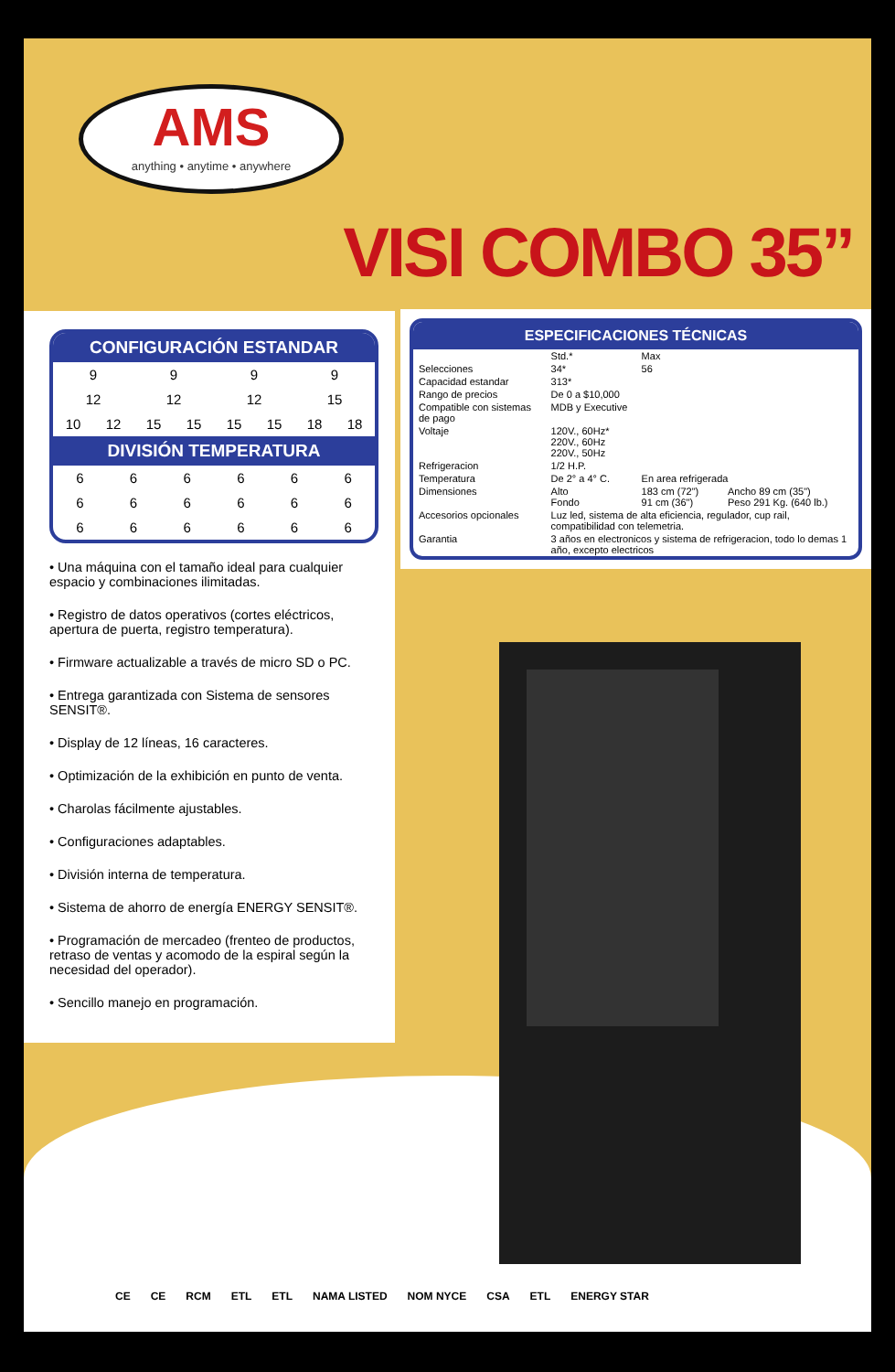AMS
anything • anytime • anywhere
VISI COMBO 35”
CONFIGURACIÓN ESTANDAR
| 9 | | 9 | | 9 | | 9 | |
| 12 | | 12 | | 12 | | 15 | |
| 10 | 12 | 15 | 15 | 15 | 15 | 18 | 18 |
DIVISIÓN TEMPERATURA
| 6 | 6 | 6 | 6 | 6 | 6 |
| 6 | 6 | 6 | 6 | 6 | 6 |
| 6 | 6 | 6 | 6 | 6 | 6 |
• Una máquina con el tamaño ideal para cualquier espacio y combinaciones ilimitadas.
• Registro de datos operativos (cortes eléctricos, apertura de puerta, registro temperatura).
• Firmware actualizable a través de micro SD o PC.
• Entrega garantizada con Sistema de sensores SENSIT®.
• Display de 12 líneas, 16 caracteres.
• Optimización de la exhibición en punto de venta.
• Charolas fácilmente ajustables.
• Configuraciones adaptables.
• División interna de temperatura.
• Sistema de ahorro de energía ENERGY SENSIT®.
• Programación de mercadeo (frenteo de productos, retraso de ventas y acomodo de la espiral según la necesidad del operador).
• Sencillo manejo en programación.
ESPECIFICACIONES TÉCNICAS
| | Std.* | Max | |
| Selecciones | 34* | 56 | |
| Capacidad estandar | 313* | | |
| Rango de precios | De 0 a $10,000 | | |
| Compatible con sistemas de pago | MDB y Executive | | |
| Voltaje | 120V., 60Hz* 220V., 60Hz 220V., 50Hz | | |
| Refrigeracion | 1/2 H.P. | | |
| Temperatura | De 2° a 4° C. | En area refrigerada | |
| Dimensiones | Alto Fondo | 183 cm (72") 91 cm (36") | Ancho 89 cm (35") Peso 291 Kg. (640 lb.) |
| Accesorios opcionales | Luz led, sistema de alta eficiencia, regulador, cup rail, compatibilidad con telemetria. | | |
| Garantia | 3 años en electronicos y sistema de refrigeracion, todo lo demas 1 año, excepto electricos | | |
CE CE RCM ETL ETL NAMA LISTED NOM NYCE CSA ETL ENERGY STAR